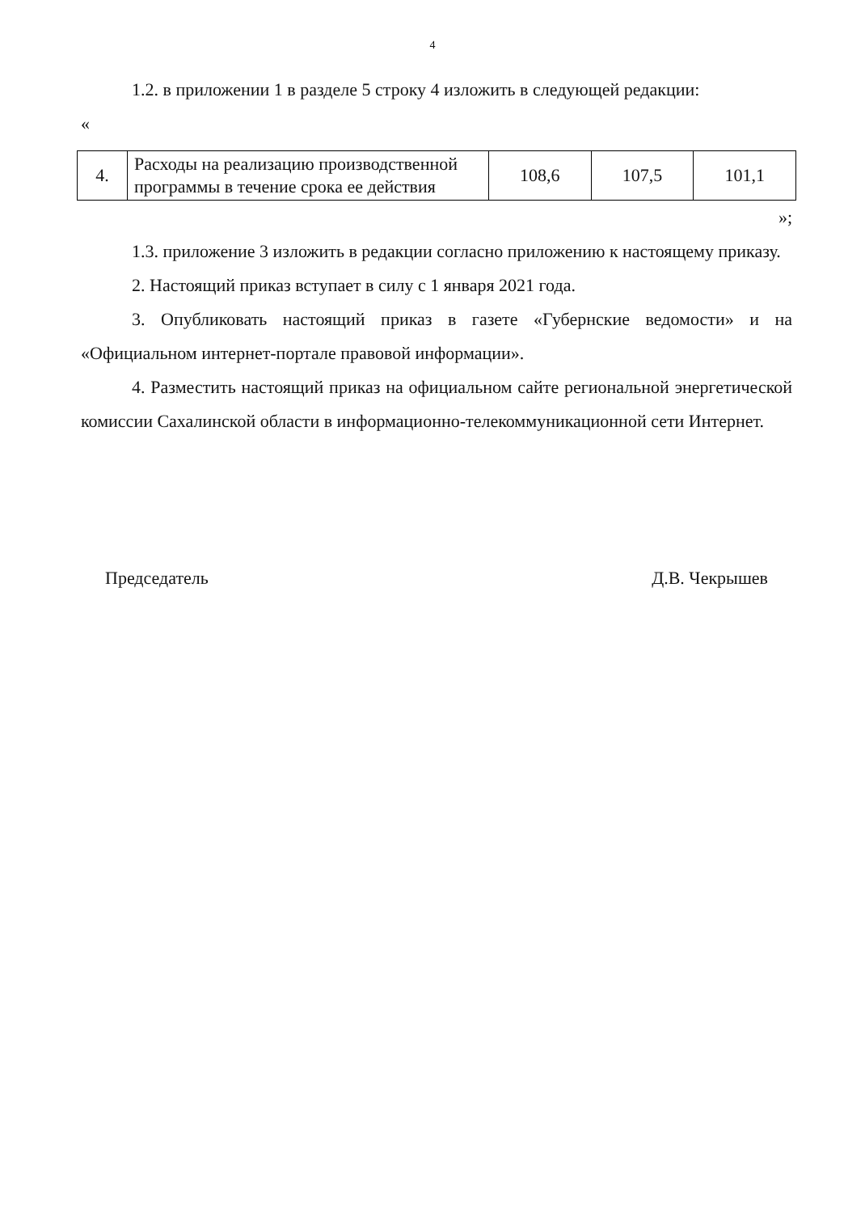4
1.2. в приложении 1 в разделе 5 строку 4 изложить в следующей редакции:
«
| 4. | Расходы на реализацию производственной программы в течение срока ее действия | 108,6 | 107,5 | 101,1 |
»;
1.3. приложение 3 изложить в редакции согласно приложению к настоящему приказу.
2. Настоящий приказ вступает в силу с 1 января 2021 года.
3. Опубликовать настоящий приказ в газете «Губернские ведомости» и на «Официальном интернет-портале правовой информации».
4. Разместить настоящий приказ на официальном сайте региональной энергетической комиссии Сахалинской области в информационно-телекоммуникационной сети Интернет.
Председатель Д.В. Чекрышев